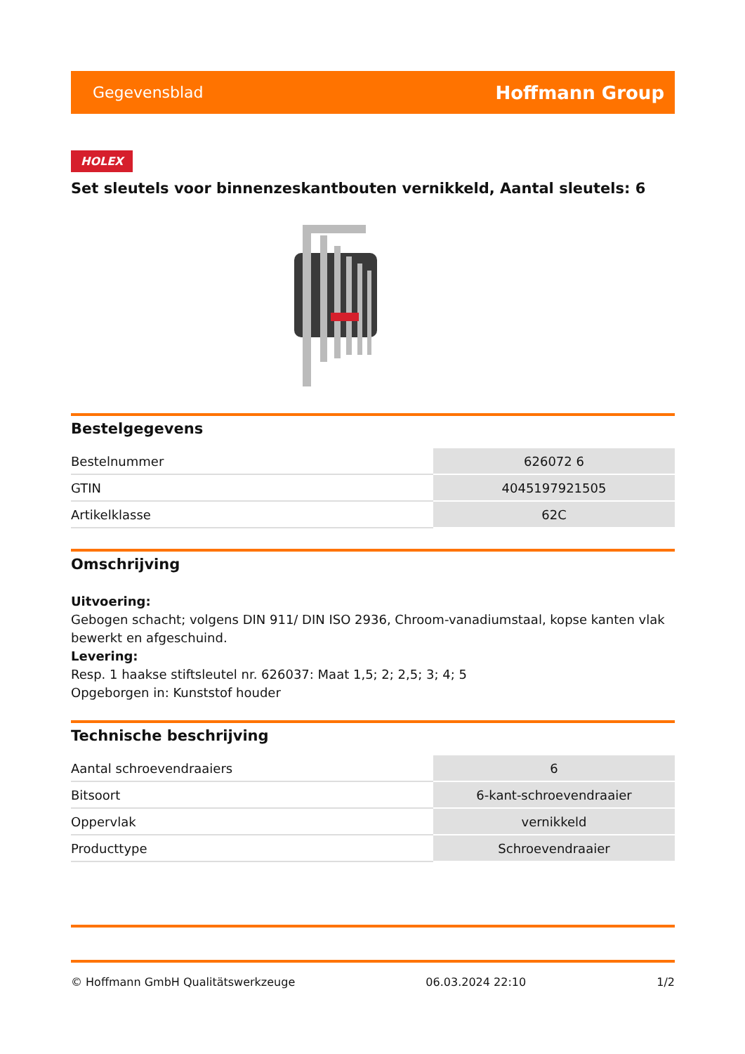Gegevensblad Hoffmann Group
HOLEX
Set sleutels voor binnenzeskantbouten vernikkeld, Aantal sleutels: 6
Bestelgegevens
| Bestelnummer | 626072 6 |
| GTIN | 4045197921505 |
| Artikelklasse | 62C |
Omschrijving
Uitvoering:
Gebogen schacht; volgens DIN 911/ DIN ISO 2936, Chroom-vanadiumstaal, kopse kanten vlak bewerkt en afgeschuind.
Levering:
Resp. 1 haakse stiftsleutel nr. 626037: Maat 1,5; 2; 2,5; 3; 4; 5
Opgeborgen in: Kunststof houder
Technische beschrijving
| Aantal schroevendraaiers | 6 |
| Bitsoort | 6-kant-schroevendraaier |
| Oppervlak | vernikkeld |
| Producttype | Schroevendraaier |
© Hoffmann GmbH Qualitätswerkzeuge 06.03.2024 22:10 1/2